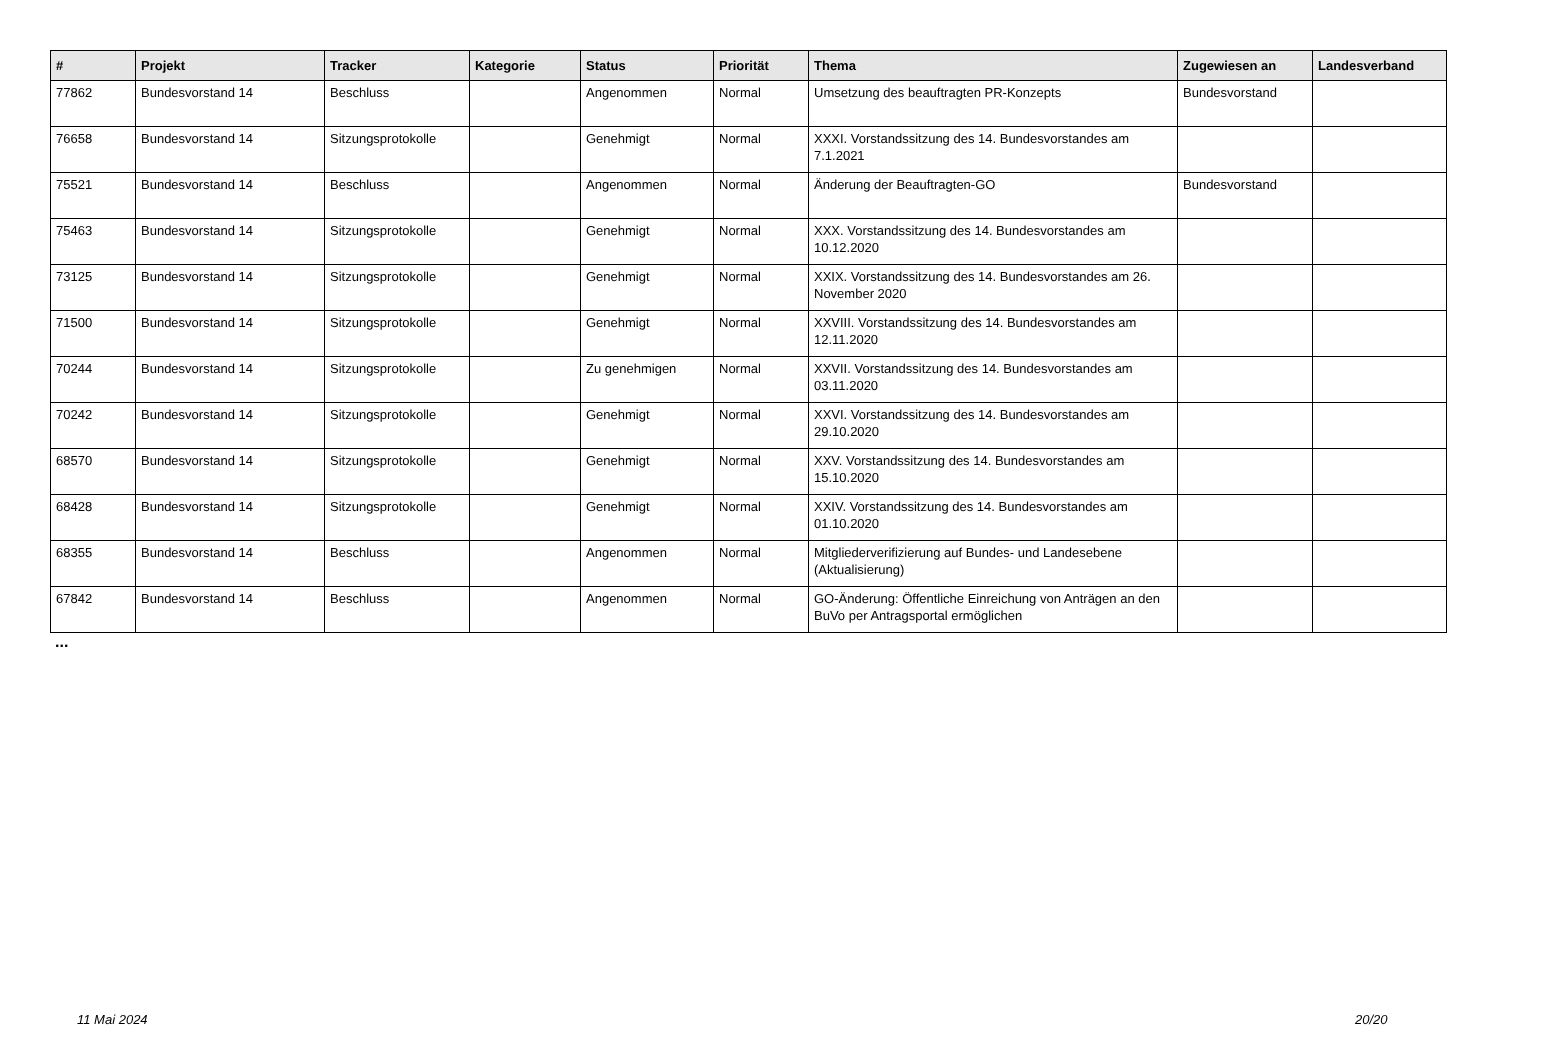| # | Projekt | Tracker | Kategorie | Status | Priorität | Thema | Zugewiesen an | Landesverband |
| --- | --- | --- | --- | --- | --- | --- | --- | --- |
| 77862 | Bundesvorstand 14 | Beschluss | | Angenommen | Normal | Umsetzung des beauftragten PR-Konzepts | Bundesvorstand | |
| 76658 | Bundesvorstand 14 | Sitzungsprotokolle | | Genehmigt | Normal | XXXI. Vorstandssitzung des 14. Bundesvorstandes am 7.1.2021 | | |
| 75521 | Bundesvorstand 14 | Beschluss | | Angenommen | Normal | Änderung der Beauftragten-GO | Bundesvorstand | |
| 75463 | Bundesvorstand 14 | Sitzungsprotokolle | | Genehmigt | Normal | XXX. Vorstandssitzung des 14. Bundesvorstandes am 10.12.2020 | | |
| 73125 | Bundesvorstand 14 | Sitzungsprotokolle | | Genehmigt | Normal | XXIX. Vorstandssitzung des 14. Bundesvorstandes am 26. November 2020 | | |
| 71500 | Bundesvorstand 14 | Sitzungsprotokolle | | Genehmigt | Normal | XXVIII. Vorstandssitzung des 14. Bundesvorstandes am 12.11.2020 | | |
| 70244 | Bundesvorstand 14 | Sitzungsprotokolle | | Zu genehmigen | Normal | XXVII. Vorstandssitzung des 14. Bundesvorstandes am 03.11.2020 | | |
| 70242 | Bundesvorstand 14 | Sitzungsprotokolle | | Genehmigt | Normal | XXVI. Vorstandssitzung des 14. Bundesvorstandes am 29.10.2020 | | |
| 68570 | Bundesvorstand 14 | Sitzungsprotokolle | | Genehmigt | Normal | XXV. Vorstandssitzung des 14. Bundesvorstandes am 15.10.2020 | | |
| 68428 | Bundesvorstand 14 | Sitzungsprotokolle | | Genehmigt | Normal | XXIV. Vorstandssitzung des 14. Bundesvorstandes am 01.10.2020 | | |
| 68355 | Bundesvorstand 14 | Beschluss | | Angenommen | Normal | Mitgliederverifizierung auf Bundes- und Landesebene (Aktualisierung) | | |
| 67842 | Bundesvorstand 14 | Beschluss | | Angenommen | Normal | GO-Änderung: Öffentliche Einreichung von Anträgen an den BuVo per Antragsportal ermöglichen | | |
...
11 Mai 2024 20/20